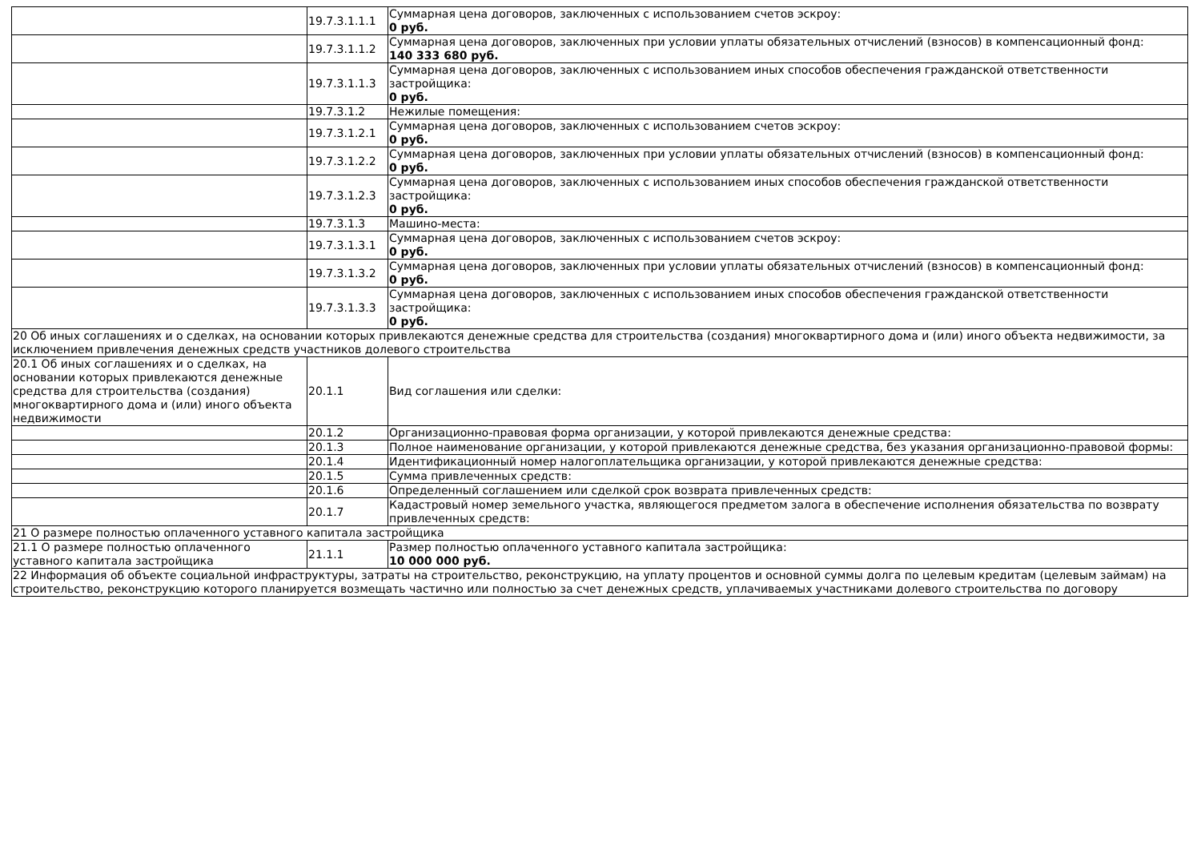| | 19.7.3.1.1.1 | Суммарная цена договоров, заключенных с использованием счетов эскроу: 0 руб. |
| | 19.7.3.1.1.2 | Суммарная цена договоров, заключенных при условии уплаты обязательных отчислений (взносов) в компенсационный фонд: 140 333 680 руб. |
| | 19.7.3.1.1.3 | Суммарная цена договоров, заключенных с использованием иных способов обеспечения гражданской ответственности застройщика: 0 руб. |
| | 19.7.3.1.2 | Нежилые помещения: |
| | 19.7.3.1.2.1 | Суммарная цена договоров, заключенных с использованием счетов эскроу: 0 руб. |
| | 19.7.3.1.2.2 | Суммарная цена договоров, заключенных при условии уплаты обязательных отчислений (взносов) в компенсационный фонд: 0 руб. |
| | 19.7.3.1.2.3 | Суммарная цена договоров, заключенных с использованием иных способов обеспечения гражданской ответственности застройщика: 0 руб. |
| | 19.7.3.1.3 | Машино-места: |
| | 19.7.3.1.3.1 | Суммарная цена договоров, заключенных с использованием счетов эскроу: 0 руб. |
| | 19.7.3.1.3.2 | Суммарная цена договоров, заключенных при условии уплаты обязательных отчислений (взносов) в компенсационный фонд: 0 руб. |
| | 19.7.3.1.3.3 | Суммарная цена договоров, заключенных с использованием иных способов обеспечения гражданской ответственности застройщика: 0 руб. |
| 20 Об иных соглашениях и о сделках, на основании которых привлекаются денежные средства для строительства (создания) многоквартирного дома и (или) иного объекта недвижимости, за исключением привлечения денежных средств участников долевого строительства | | |
| 20.1 Об иных соглашениях и о сделках, на основании которых привлекаются денежные средства для строительства (создания) многоквартирного дома и (или) иного объекта недвижимости | 20.1.1 | Вид соглашения или сделки: |
| | 20.1.2 | Организационно-правовая форма организации, у которой привлекаются денежные средства: |
| | 20.1.3 | Полное наименование организации, у которой привлекаются денежные средства, без указания организационно-правовой формы: |
| | 20.1.4 | Идентификационный номер налогоплательщика организации, у которой привлекаются денежные средства: |
| | 20.1.5 | Сумма привлеченных средств: |
| | 20.1.6 | Определенный соглашением или сделкой срок возврата привлеченных средств: |
| | 20.1.7 | Кадастровый номер земельного участка, являющегося предметом залога в обеспечение исполнения обязательства по возврату привлеченных средств: |
| 21 О размере полностью оплаченного уставного капитала застройщика | | |
| 21.1 О размере полностью оплаченного уставного капитала застройщика | 21.1.1 | Размер полностью оплаченного уставного капитала застройщика: 10 000 000 руб. |
| 22 Информация об объекте социальной инфраструктуры, затраты на строительство, реконструкцию, на уплату процентов и основной суммы долга по целевым кредитам (целевым займам) на строительство, реконструкцию которого планируется возмещать частично или полностью за счет денежных средств, уплачиваемых участниками долевого строительства по договору | | |